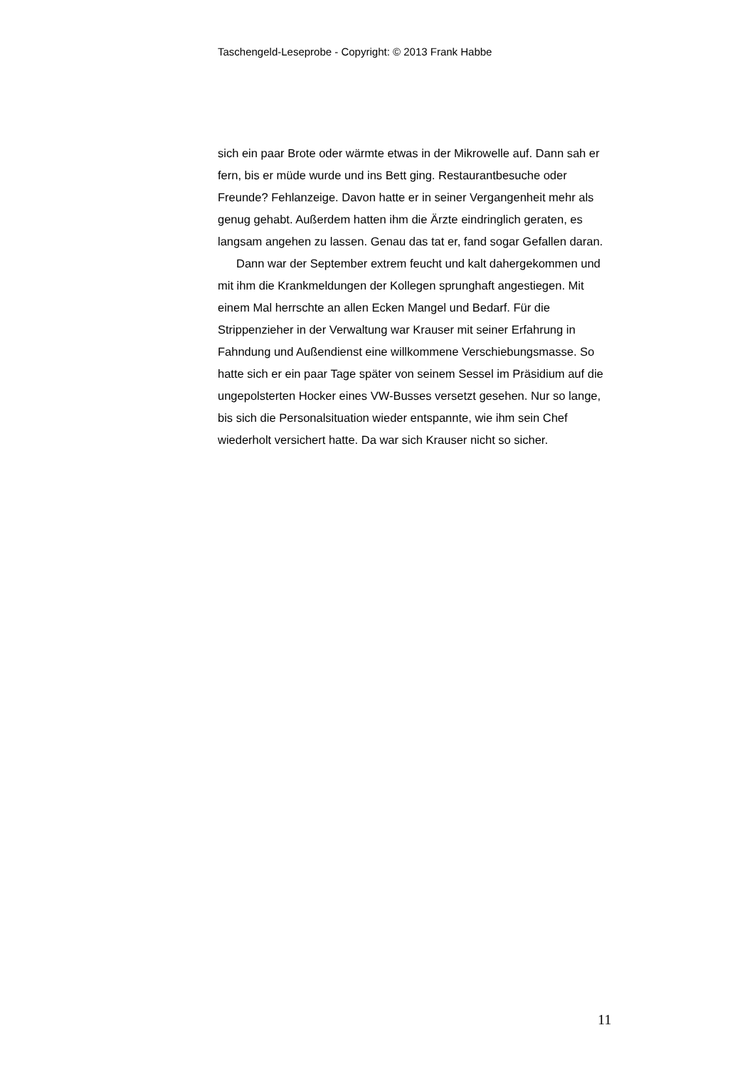Taschengeld-Leseprobe - Copyright: © 2013 Frank Habbe
sich ein paar Brote oder wärmte etwas in der Mikrowelle auf. Dann sah er fern, bis er müde wurde und ins Bett ging. Restaurantbesuche oder Freunde? Fehlanzeige. Davon hatte er in seiner Vergangenheit mehr als genug gehabt. Außerdem hatten ihm die Ärzte eindringlich geraten, es langsam angehen zu lassen. Genau das tat er, fand sogar Gefallen daran.
Dann war der September extrem feucht und kalt dahergekommen und mit ihm die Krankmeldungen der Kollegen sprunghaft angestiegen. Mit einem Mal herrschte an allen Ecken Mangel und Bedarf. Für die Strippenzieher in der Verwaltung war Krauser mit seiner Erfahrung in Fahndung und Außendienst eine willkommene Verschiebungsmasse. So hatte sich er ein paar Tage später von seinem Sessel im Präsidium auf die ungepolsterten Hocker eines VW-Busses versetzt gesehen. Nur so lange, bis sich die Personalsituation wieder entspannte, wie ihm sein Chef wiederholt versichert hatte. Da war sich Krauser nicht so sicher.
11